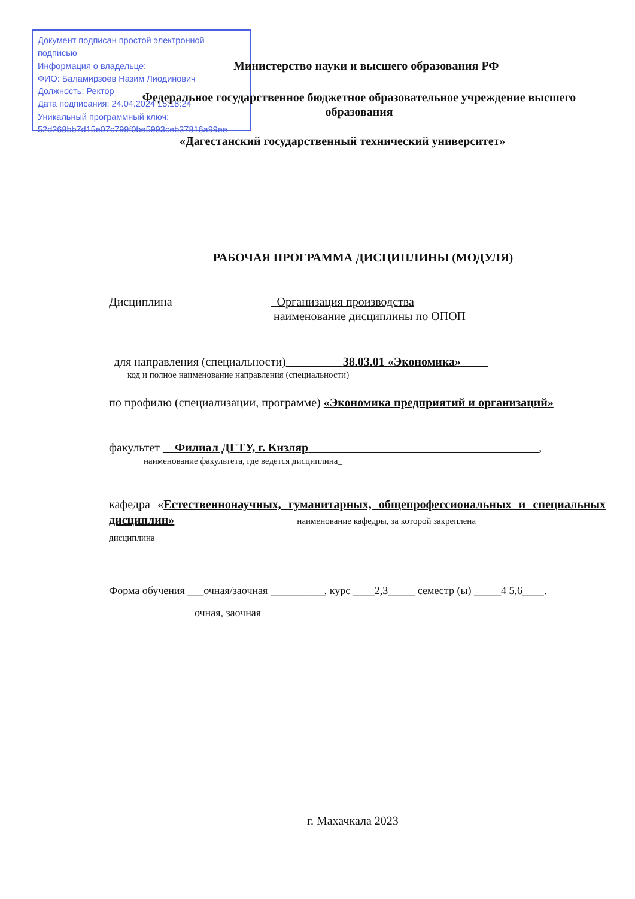Документ подписан простой электронной подписью
Информация о владельце:
ФИО: Баламирзоев Назим Лиодинович
Должность: Ректор
Дата подписания: 24.04.2024 15:18:24
Уникальный программный ключ:
52d268bb7d15e07c799f0be5993ceb37816a99ee
Министерство науки и высшего образования РФ
Федеральное государственное бюджетное образовательное учреждение высшего образования
«Дагестанский государственный технический университет»
РАБОЧАЯ ПРОГРАММА ДИСЦИПЛИНЫ (МОДУЛЯ)
Дисциплина _Организация производства
наименование дисциплины по ОПОП
для направления (специальности)_________ 38.03.01 «Экономика» ____
код и полное наименование направления (специальности)
по профилю (специализации, программе) «Экономика предприятий и организаций»
факультет __Филиал ДГТУ, г. Кизляр ______________________________________,
наименование факультета, где ведется дисциплина_
кафедра «Естественнонаучных, гуманитарных, общепрофессиональных и специальных дисциплин» наименование кафедры, за которой закреплена
дисциплина
Форма обучения ___очная/заочная __________, курс ____2,3_____ семестр (ы) _____4 5,6____.
очная, заочная
г. Махачкала 2023